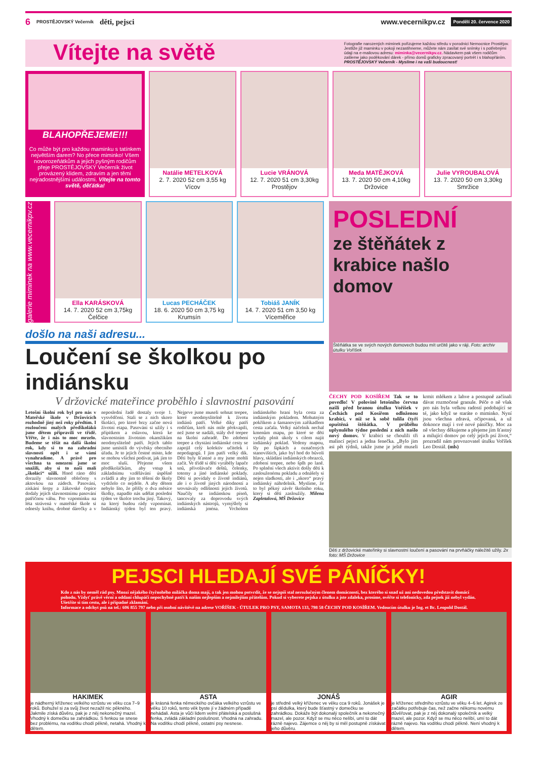6 PROSTĚJOVSKÝ Večerník děti, pejsci www.vecernikpv.cz Pondělí 20. července 2020
Vítejte na světě
Fotografie narozených miminek pořizujeme každou středu v porodnici Nemocnice Prostějov. Jestliže již maminku v pokoji nezastihneme, můžete nám zasílat své snímky i s potřebnými údaji na e-mailovou adresu: miminka@vecernikpv.cz. Nádavkem pak všem rodičům zašleme jako poděkování dárek - přímo domů graficky zpracovaný portrét i s blahopřáním. PROSTĚJOVSKÝ Večerník - Myslíme i na vaši budoucnost!
BLAHOPŘEJEME!!!
Co může být pro každou maminku s tatínkem největším darem? No přece miminko! Všem novorozeňátkům a jejich pyšným rodičům přeje PROSTĚJOVSKÝ Večerník život provázený klidem, zdravím a jen těmi nejradostnějšími událostmi. Vítejte na tomto světě, děťátka!
Natálie METELKOVÁ
2. 7. 2020 52 cm 3,55 kg
Vícov
Lucie VRÁNOVÁ
12. 7. 2020 51 cm 3,30kg
Prostějov
Meda MATĚJKOVÁ
13. 7. 2020 50 cm 4,10kg
Držovice
Julie VYROUBALOVÁ
13. 7. 2020 50 cm 3,30kg
Smržice
galerie miminek na www.vecernikpv.cz
Ella KARÁSKOVÁ
14. 7. 2020 52 cm 3,75kg
Čelčice
Lucas PECHÁČEK
18. 6. 2020 50 cm 3,75 kg
Krumsín
Tobiáš JANÍK
14. 7. 2020 51 cm 3,50 kg
Víceměřice
došlo na naši adresu...
Loučení se školkou po indiánsku
V držovické mateřince proběhlo i slavnostní pasování
Letošní školní rok byl pro nás v Mateřské škole v Držovicích rozhodně jiný než roky předtím. I rozloučení malých předškoláků jsme dětem připravili ve třídě. Věřte, že i nás to moc mrzelo. Budeme se těšit na další školní rok, kdy si to na zahradní slavnosti opět i se vámi vynahradíme. A právě pro všechna ta omezení jsme se snažili, aby si to naši malí „školáci“ užili. Hned ráno děti dorazily slavnostně oblečeny s aktovkou na zádech. Pasování, získání šerpy a žákovské čepice dodaly jejich slavnostnímu pasování patřičnou váhu. Pro vzpomínku na léta strávená v mateřské škole si odnesly knihu, drobné dárečky a v neposlední řadě dostaly svoje 1. vysvědčení. Stali se z nich skoro školáci, pro které brzy začne nová životní etapa. Pasování si užily i s přípitkem a oslavou, která ke slavnostním životním okamžikům neodmyslitelně patří. Jejich tablo jsme umístili do vývěsky obecního úřadu. Je to jejich čestné místo, kde se mohou všichni podívat, jak jim to moc sluší. Přejeme všem předškoláčkům, aby vstup k základnímu vzdělávání úspěšně zvládli a aby jim to těšení do školy vydrželo co nejdéle. A aby dětem nebylo líto, že přišly o dva měsíce školky, napadlo nás udělat poslední týden ve školce trochu jiný. Takový, na který budou rády vzpomínat. Indiánský týden byl ten pravý. Nejprve jsme museli sehnat teepee, které neodmyslitelně k životu indiánů patří. Velké díky patří rodičům, kteří nás mile překvapili, než jsme se nadáli, stály dvě teepee na školní zahradě. Do zdobení teepee a chystání indiánské cesty se zapojil celý kolektiv učitelek i nepedagogů. I jim patří velký dík. Děti byly šťastné a my jsme mohli začít. Ve třídě si děti vyráběly lapače snů, přivolávače deštů, čelenky, totemy a jiné indiánské poklady. Děti si povídaly o životě indiánů, ale i o životě jiných národností a srovnávaly odlišnosti jejich životů. Naučily se indiánskou píseň, tancovaly za doprovodu svých indiánských nástrojů, vymýšlely si indiánská jména. Vrcholem indiánského hraní byla cesta za indiánským pokladem. Mohutným pokřikem a šamanovým zaříkadlem cesta začala. Velký náčelník nechal kmenům mapu, po které se děti vydaly plnit úkoly s cílem najít indiánský poklad. Vedeny mapou, šly po šipkách a označených stanovištích, jako byl hod do bůvolí hlavy, skládání indiánských obrazců, zdobení teepee, nebo šplh po laně. Po splnění všech aktivit došly děti k zaslouženému pokladu a odnášely si nejen sladkosti, ale i „skoro“ pravý indiánský náhrdelník. Myslíme, že to byl pěkný závěr školního roku, který si děti zasloužily. Milena Zapletalová, MŠ Držovice
POSLEDNÍ
ze štěňátek z krabice našlo domov
Štěňátka se ve svých nových domovech budou mít určitě jako v ráji. Foto: archiv útulku Voříšek
ČECHY POD KOSÍŘEM Tak se to povedlo! V polovině letošního června našli před branou útulku Voříšek v Čechách pod Kosířem odloženou krabici, v níž se k sobě tulila čtyři opuštěná štěňátka. V průběhu uplynulého týdne poslední z nich našlo nový domov. V krabici se choulili tři malincí pejsci a jedna fenečka. „Bylo jim asi pět týdnů, takže jsme je ještě museli krmit mlékem z lahve a postupně začínali dávat rozmočené granule. Péče o ně však pro nás byla velkou radostí podobající se té, jako když se staráte o miminko. Nyní jsou všechna zdravá, očipovaná, a už dokonce mají i své nové páníčky. Moc za ně všechny děkujeme a přejeme jim šťastný a milující domov po celý jejich psí život,“ prozradil nám provozovatel útulku Voříšek Leo Dostál. (mls)
Děti z držovické mateřinky si slavnostní loučení a pasování na prvňáčky náležitě užily. 2x foto: MŠ Držovice
PEJSCI HLEDAJÍ SVÉ PÁNÍČKY!
Kdo z nás by neměl rád psy. Mnozí nějakého čtyřnohého miláčka doma mají, a tak jen mohou potvrdit, že se nejspíš stal nerozlučným členem domácnosti, bez kterého si snad už ani nedovedou představit domácí pohodu. Vždyť právě věrní a oddaní chlupáči nepochybně patří k našim nejlepším a nejmilejším přátelům. Pokud si vyberete pejska z útulku a jste zdaleka, prosíme, ověřte si telefonicky, zda pejsek již nebyl vydán. Ušetříte si tím cestu, ale i případné zklamání.
Informace a odchyt psů na tel.: 606 855 797 nebo při osobní návštěvě na adrese VOŘÍŠEK - ÚTULEK PRO PSY, SAMOTA 133, 798 58 ČECHY POD KOSÍŘEM. Vedoucím útulku je Ing. et Bc. Leopold Dostál.
HAKIMEK
je nádherný kříženec velkého vzrůstu ve věku cca 7–9 roků. Bohužel si za svůj život nezažil nic pěkného. Jakmile získá důvěru, pak je z něj nekonečný mazel. Vhodný k domečku se zahrádkou. S fenkou se snese bez problému, na vodítku chodí pěkně, netahá. Vhodný k dětem.
ASTA
je krásná fenka německého ovčáka velkého vzrůstu ve věku 10 roků, tento věk byste jí v žádném případě nehádali. Asta je vůči lidem velmi přátelská a poslušná fenka, zvládá základní poslušnost. Vhodná na zahradu. Na vodítku chodí pěkně, ostatní psy nesnese.
JONÁŠ
je středně velký kříženec ve věku cca 9 roků. Jonášek je psí dědulka, který bude šťastný v domečku se zahrádkou. Dokáže být dokonalý společník a nekonečný mazel, ale pozor. Když se mu něco nelíbí, umí to dát rázně najevo. Zájemce o něj by si měl postupně získávat jeho důvěru.
AGIR
je kříženec středního vzrůstu ve věku 4–6 let. Agirek ze začátku potřebuje čas, než začne někomu novému důvěřovat, pak je z něj dokonalý společník a velký mazel, ale pozor. Když se mu něco nelíbí, umí to dát rázně najevo. Na vodítku chodí pěkně. Není vhodný k dětem.